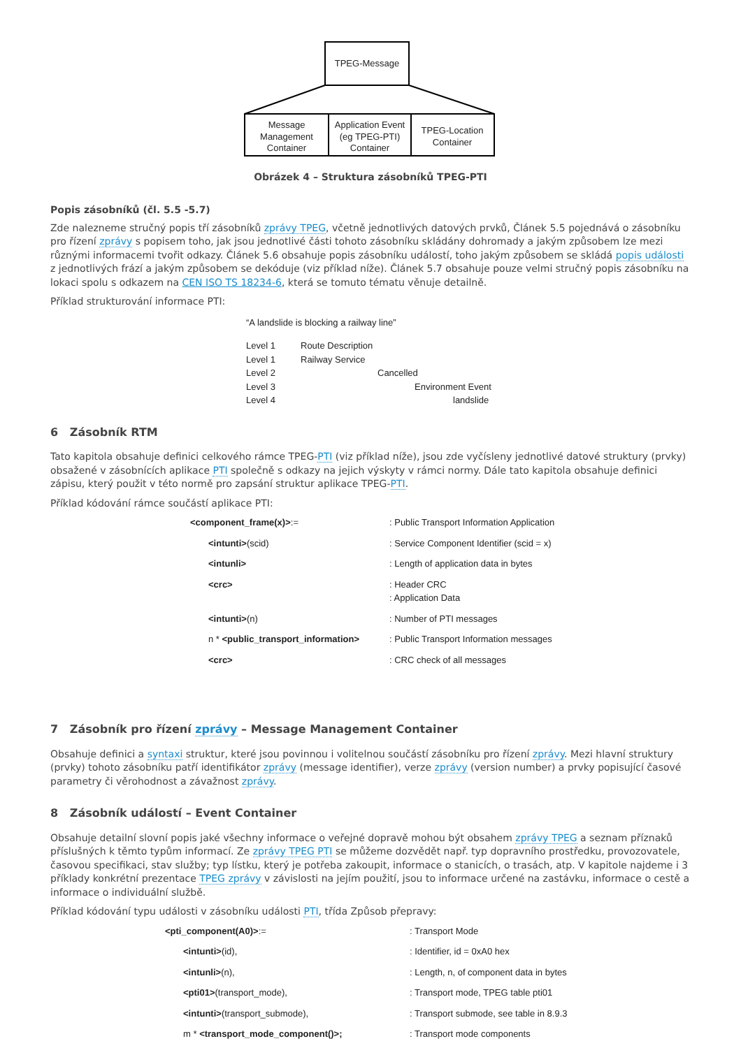TPEG-Message
Message
Management
Container
Application Event
(eg TPEG-PTI)
Container
TPEG-Location
Container
Obrázek 4 – Struktura zásobníků TPEG-PTI
Popis zásobníků (čl. 5.5 -5.7)
Zde nalezneme stručný popis tří zásobníků zprávy TPEG, včetně jednotlivých datových prvků, Článek 5.5 pojednává o zásobníku pro řízení zprávy s popisem toho, jak jsou jednotlivé části tohoto zásobníku skládány dohromady a jakým způsobem lze mezi různými informacemi tvořit odkazy. Článek 5.6 obsahuje popis zásobníku událostí, toho jakým způsobem se skládá popis události z jednotlivých frází a jakým způsobem se dekóduje (viz příklad níže). Článek 5.7 obsahuje pouze velmi stručný popis zásobníku na lokaci spolu s odkazem na CEN ISO TS 18234-6, která se tomuto tématu věnuje detailně.
Příklad strukturování informace PTI:
“A landslide is blocking a railway line”
| Level 1 | Route Description |
| Level 1 | Railway Service |
| Level 2 | Cancelled |
| Level 3 | Environment Event |
| Level 4 | landslide |
6 Zásobník RTM
Tato kapitola obsahuje definici celkového rámce TPEG-PTI (viz příklad níže), jsou zde vyčísleny jednotlivé datové struktury (prvky) obsažené v zásobnících aplikace PTI společně s odkazy na jejich výskyty v rámci normy. Dále tato kapitola obsahuje definici zápisu, který použit v této normě pro zapsání struktur aplikace TPEG-PTI.
Příklad kódování rámce součástí aplikace PTI:
| <component_frame(x)> := | : Public Transport Information Application |
| <intunti> (scid) | : Service Component Identifier (scid = x) |
| <intunli> | : Length of application data in bytes |
| <crc> | : Header CRC : Application Data |
| <intunti> (n) | : Number of PTI messages |
| n * <public_transport_information> | : Public Transport Information messages |
| <crc> | : CRC check of all messages |
7 Zásobník pro řízení zprávy – Message Management Container
Obsahuje definici a syntaxi struktur, které jsou povinnou i volitelnou součástí zásobníku pro řízení zprávy. Mezi hlavní struktury (prvky) tohoto zásobníku patří identifikátor zprávy (message identifier), verze zprávy (version number) a prvky popisující časové parametry či věrohodnost a závažnost zprávy.
8 Zásobník událostí – Event Container
Obsahuje detailní slovní popis jaké všechny informace o veřejné dopravě mohou být obsahem zprávy TPEG a seznam příznaků příslušných k těmto typům informací. Ze zprávy TPEG PTI se můžeme dozvědět např. typ dopravního prostředku, provozovatele, časovou specifikaci, stav služby; typ lístku, který je potřeba zakoupit, informace o stanicích, o trasách, atp. V kapitole najdeme i 3 příklady konkrétní prezentace TPEG zprávy v závislosti na jejím použití, jsou to informace určené na zastávku, informace o cestě a informace o individuální službě.
Příklad kódování typu události v zásobníku události PTI, třída Způsob přepravy:
| <pti_component(A0)> := | : Transport Mode |
| <intunti> (id), | : Identifier, id = 0xA0 hex |
| <intunli> (n), | : Length, n, of component data in bytes |
| <pti01> (transport_mode), | : Transport mode, TPEG table pti01 |
| <intunti> (transport_submode), | : Transport submode, see table in 8.9.3 |
| m * <transport_mode_component()>; | : Transport mode components |